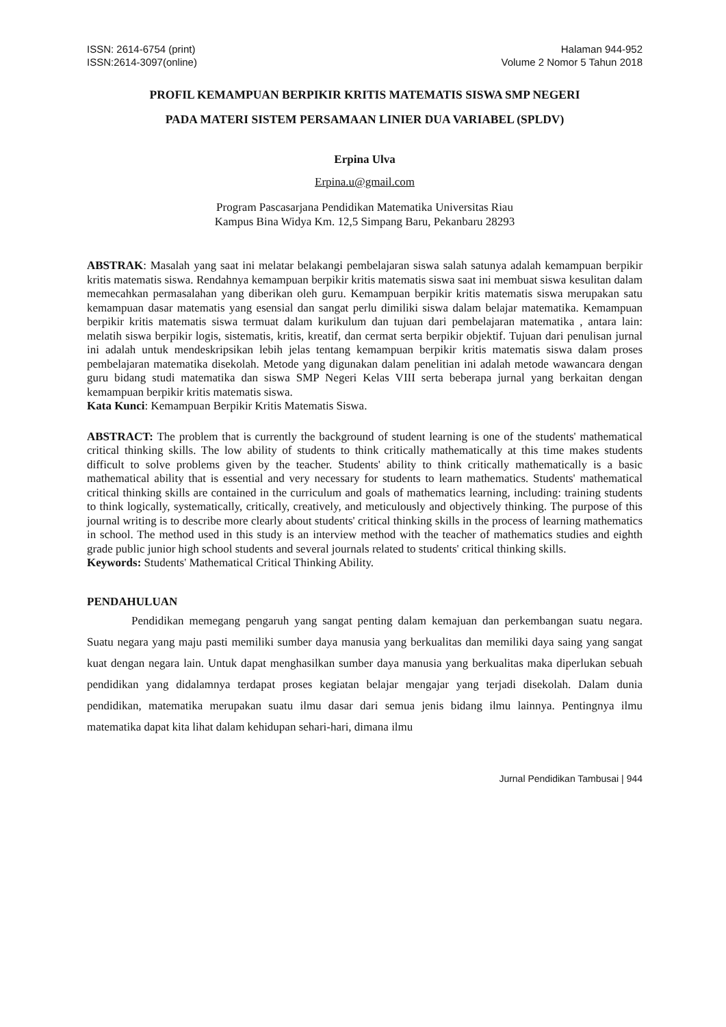ISSN: 2614-6754 (print)
ISSN:2614-3097(online)
Halaman 944-952
Volume 2 Nomor 5 Tahun 2018
PROFIL KEMAMPUAN BERPIKIR KRITIS MATEMATIS SISWA SMP NEGERI
PADA MATERI SISTEM PERSAMAAN LINIER DUA VARIABEL (SPLDV)
Erpina Ulva
Erpina.u@gmail.com
Program Pascasarjana Pendidikan Matematika Universitas Riau
Kampus Bina Widya Km. 12,5 Simpang Baru, Pekanbaru 28293
ABSTRAK: Masalah yang saat ini melatar belakangi pembelajaran siswa salah satunya adalah kemampuan berpikir kritis matematis siswa. Rendahnya kemampuan berpikir kritis matematis siswa saat ini membuat siswa kesulitan dalam memecahkan permasalahan yang diberikan oleh guru. Kemampuan berpikir kritis matematis siswa merupakan satu kemampuan dasar matematis yang esensial dan sangat perlu dimiliki siswa dalam belajar matematika. Kemampuan berpikir kritis matematis siswa termuat dalam kurikulum dan tujuan dari pembelajaran matematika , antara lain: melatih siswa berpikir logis, sistematis, kritis, kreatif, dan cermat serta berpikir objektif. Tujuan dari penulisan jurnal ini adalah untuk mendeskripsikan lebih jelas tentang kemampuan berpikir kritis matematis siswa dalam proses pembelajaran matematika disekolah. Metode yang digunakan dalam penelitian ini adalah metode wawancara dengan guru bidang studi matematika dan siswa SMP Negeri Kelas VIII serta beberapa jurnal yang berkaitan dengan kemampuan berpikir kritis matematis siswa.
Kata Kunci: Kemampuan Berpikir Kritis Matematis Siswa.
ABSTRACT: The problem that is currently the background of student learning is one of the students' mathematical critical thinking skills. The low ability of students to think critically mathematically at this time makes students difficult to solve problems given by the teacher. Students' ability to think critically mathematically is a basic mathematical ability that is essential and very necessary for students to learn mathematics. Students' mathematical critical thinking skills are contained in the curriculum and goals of mathematics learning, including: training students to think logically, systematically, critically, creatively, and meticulously and objectively thinking. The purpose of this journal writing is to describe more clearly about students' critical thinking skills in the process of learning mathematics in school. The method used in this study is an interview method with the teacher of mathematics studies and eighth grade public junior high school students and several journals related to students' critical thinking skills.
Keywords: Students' Mathematical Critical Thinking Ability.
PENDAHULUAN
Pendidikan memegang pengaruh yang sangat penting dalam kemajuan dan perkembangan suatu negara. Suatu negara yang maju pasti memiliki sumber daya manusia yang berkualitas dan memiliki daya saing yang sangat kuat dengan negara lain. Untuk dapat menghasilkan sumber daya manusia yang berkualitas maka diperlukan sebuah pendidikan yang didalamnya terdapat proses kegiatan belajar mengajar yang terjadi disekolah. Dalam dunia pendidikan, matematika merupakan suatu ilmu dasar dari semua jenis bidang ilmu lainnya. Pentingnya ilmu matematika dapat kita lihat dalam kehidupan sehari-hari, dimana ilmu
Jurnal Pendidikan Tambusai | 944